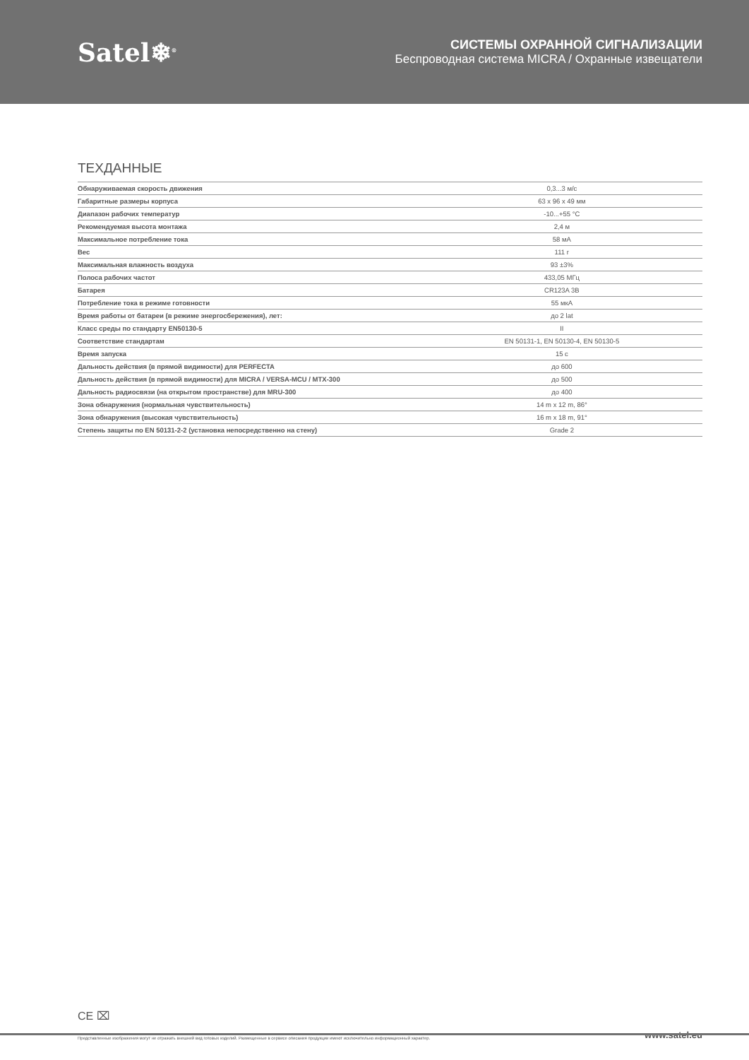Satel❄<sup>®</sup>
СИСТЕМЫ ОХРАННОЙ СИГНАЛИЗАЦИИ
Беспроводная система MICRA / Охранные извещатели
ТЕХДАННЫЕ
| Обнаруживаемая скорость движения | 0,3...3 м/с |
| Габаритные размеры корпуса | 63 x 96 x 49 мм |
| Диапазон рабочих температур | -10...+55 °C |
| Рекомендуемая высота монтажа | 2,4 м |
| Максимальное потребление тока | 58 мА |
| Вес | 111 г |
| Максимальная влажность воздуха | 93 ±3% |
| Полоса рабочих частот | 433,05 МГц |
| Батарея | CR123A 3В |
| Потребление тока в режиме готовности | 55 мкА |
| Время работы от батареи (в режиме энергосбережения), лет: | до 2 lat |
| Класс среды по стандарту EN50130-5 | II |
| Соответствие стандартам | EN 50131-1, EN 50130-4, EN 50130-5 |
| Время запуска | 15 с |
| Дальность действия (в прямой видимости) для PERFECTA | до 600 |
| Дальность действия (в прямой видимости) для MICRA / VERSA-MCU / MTX-300 | до 500 |
| Дальность радиосвязи (на открытом пространстве) для MRU-300 | до 400 |
| Зона обнаружения (нормальная чувствительность) | 14 m x 12 m, 86° |
| Зона обнаружения (высокая чувствительность) | 16 m x 18 m, 91° |
| Степень защиты по EN 50131-2-2 (установка непосредственно на стену) | Grade 2 |
CE ⌧
Представленные изображения могут не отражать внешний вид готовых изделий. Размещенные в сервисе описания продукции имеют исключительно информационный характер. www.satel.eu